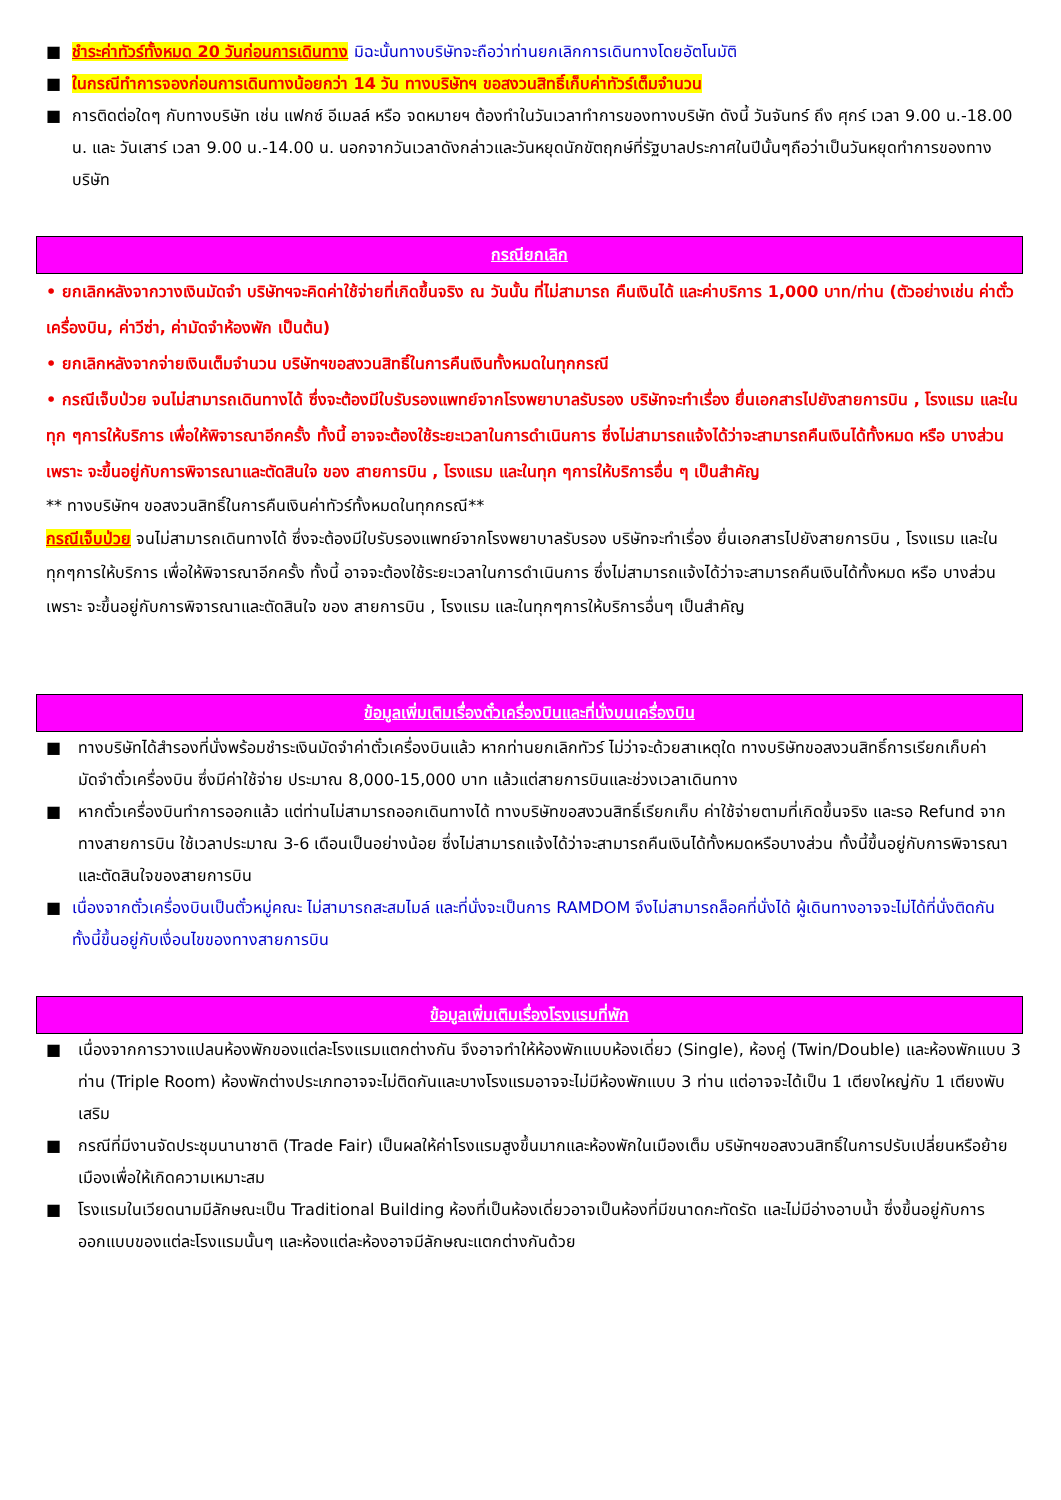■ ชำระค่าทัวร์ทั้งหมด 20 วันก่อนการเดินทาง มิฉะนั้นทางบริษัทจะถือว่าท่านยกเลิกการเดินทางโดยอัตโนมัติ
■ ในกรณีทำการจองก่อนการเดินทางน้อยกว่า 14 วัน ทางบริษัทฯ ขอสงวนสิทธิ์เก็บค่าทัวร์เต็มจำนวน
■ การติดต่อใดๆ กับทางบริษัท เช่น แฟกซ์ อีเมลล์ หรือ จดหมายฯ ต้องทำในวันเวลาทำการของทางบริษัท ดังนี้ วันจันทร์ ถึง ศุกร์ เวลา 9.00 น.-18.00 น. และ วันเสาร์ เวลา 9.00 น.-14.00 น. นอกจากวันเวลาดังกล่าวและวันหยุดนักขัตฤกษ์ที่รัฐบาลประกาศในปีนั้นๆถือว่าเป็นวันหยุดทำการของทางบริษัท
กรณียกเลิก
• ยกเลิกหลังจากวางเงินมัดจำ บริษัทฯจะคิดค่าใช้จ่ายที่เกิดขึ้นจริง ณ วันนั้น ที่ไม่สามารถ คืนเงินได้ และค่าบริการ 1,000 บาท/ท่าน (ตัวอย่างเช่น ค่าตั๋วเครื่องบิน, ค่าวีซ่า, ค่ามัดจำห้องพัก เป็นต้น)
• ยกเลิกหลังจากจ่ายเงินเต็มจำนวน บริษัทฯขอสงวนสิทธิ์ในการคืนเงินทั้งหมดในทุกกรณี
• กรณีเจ็บป่วย จนไม่สามารถเดินทางได้ ซึ่งจะต้องมีใบรับรองแพทย์จากโรงพยาบาลรับรอง บริษัทจะทำเรื่อง ยื่นเอกสารไปยังสายการบิน , โรงแรม และในทุก ๆการให้บริการ เพื่อให้พิจารณาอีกครั้ง ทั้งนี้ อาจจะต้องใช้ระยะเวลาในการดำเนินการ ซึ่งไม่สามารถแจ้งได้ว่าจะสามารถคืนเงินได้ทั้งหมด หรือ บางส่วน เพราะ จะขึ้นอยู่กับการพิจารณาและตัดสินใจ ของ สายการบิน , โรงแรม และในทุก ๆการให้บริการอื่น ๆ เป็นสำคัญ
** ทางบริษัทฯ ขอสงวนสิทธิ์ในการคืนเงินค่าทัวร์ทั้งหมดในทุกกรณี**
กรณีเจ็บป่วย จนไม่สามารถเดินทางได้ ซึ่งจะต้องมีใบรับรองแพทย์จากโรงพยาบาลรับรอง บริษัทจะทำเรื่อง ยื่นเอกสารไปยังสายการบิน , โรงแรม และในทุกๆการให้บริการ เพื่อให้พิจารณาอีกครั้ง ทั้งนี้ อาจจะต้องใช้ระยะเวลาในการดำเนินการ ซึ่งไม่สามารถแจ้งได้ว่าจะสามารถคืนเงินได้ทั้งหมด หรือ บางส่วน เพราะ จะขึ้นอยู่กับการพิจารณาและตัดสินใจ ของ สายการบิน , โรงแรม และในทุกๆการให้บริการอื่นๆ เป็นสำคัญ
ข้อมูลเพิ่มเติมเรื่องตั๋วเครื่องบินและที่นั่งบนเครื่องบิน
■ ทางบริษัทได้สำรองที่นั่งพร้อมชำระเงินมัดจำค่าตั๋วเครื่องบินแล้ว หากท่านยกเลิกทัวร์ ไม่ว่าจะด้วยสาเหตุใด ทางบริษัทขอสงวนสิทธิ์การเรียกเก็บค่ามัดจำตั๋วเครื่องบิน ซึ่งมีค่าใช้จ่าย ประมาณ 8,000-15,000 บาท แล้วแต่สายการบินและช่วงเวลาเดินทาง
■ หากตั๋วเครื่องบินทำการออกแล้ว แต่ท่านไม่สามารถออกเดินทางได้ ทางบริษัทขอสงวนสิทธิ์เรียกเก็บ ค่าใช้จ่ายตามที่เกิดขึ้นจริง และรอ Refund จากทางสายการบิน ใช้เวลาประมาณ 3-6 เดือนเป็นอย่างน้อย ซึ่งไม่สามารถแจ้งได้ว่าจะสามารถคืนเงินได้ทั้งหมดหรือบางส่วน ทั้งนี้ขึ้นอยู่กับการพิจารณาและตัดสินใจของสายการบิน
■ เนื่องจากตั๋วเครื่องบินเป็นตั๋วหมู่คณะ ไม่สามารถสะสมไมล์ และที่นั่งจะเป็นการ RAMDOM จึงไม่สามารถล็อคที่นั่งได้ ผู้เดินทางอาจจะไม่ได้ที่นั่งติดกัน ทั้งนี้ขึ้นอยู่กับเงื่อนไขของทางสายการบิน
ข้อมูลเพิ่มเติมเรื่องโรงแรมที่พัก
■ เนื่องจากการวางแปลนห้องพักของแต่ละโรงแรมแตกต่างกัน จึงอาจทำให้ห้องพักแบบห้องเดี่ยว (Single), ห้องคู่ (Twin/Double) และห้องพักแบบ 3 ท่าน (Triple Room) ห้องพักต่างประเภทอาจจะไม่ติดกันและบางโรงแรมอาจจะไม่มีห้องพักแบบ 3 ท่าน แต่อาจจะได้เป็น 1 เตียงใหญ่กับ 1 เตียงพับเสริม
■ กรณีที่มีงานจัดประชุมนานาชาติ (Trade Fair) เป็นผลให้ค่าโรงแรมสูงขึ้นมากและห้องพักในเมืองเต็ม บริษัทฯขอสงวนสิทธิ์ในการปรับเปลี่ยนหรือย้ายเมืองเพื่อให้เกิดความเหมาะสม
■ โรงแรมในเวียดนามมีลักษณะเป็น Traditional Building ห้องที่เป็นห้องเดี่ยวอาจเป็นห้องที่มีขนาดกะทัดรัด และไม่มีอ่างอาบน้ำ ซึ่งขึ้นอยู่กับการออกแบบของแต่ละโรงแรมนั้นๆ และห้องแต่ละห้องอาจมีลักษณะแตกต่างกันด้วย